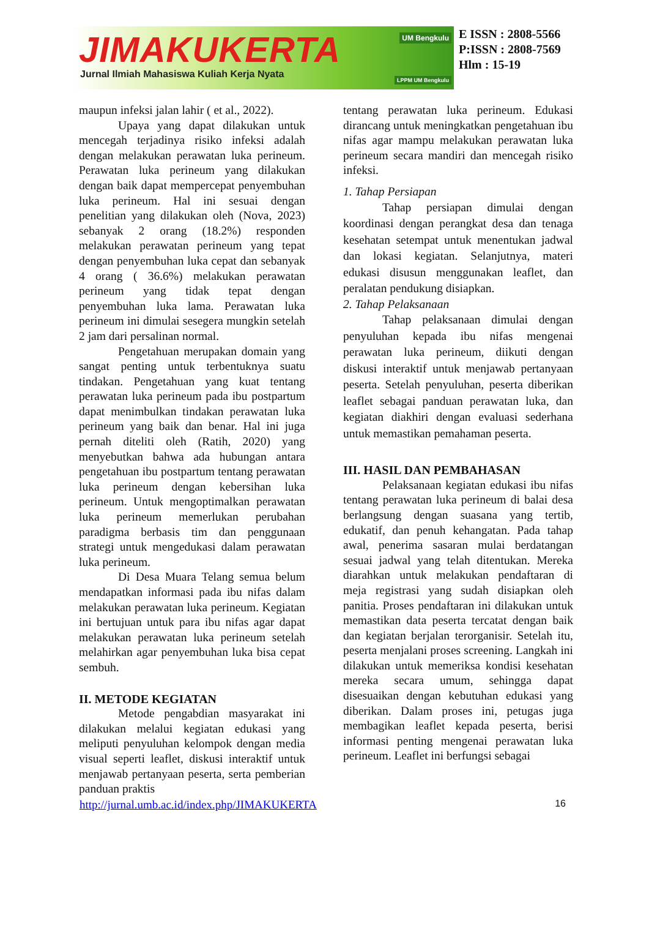JIMAKUKERTA
Jurnal Ilmiah Mahasiswa Kuliah Kerja Nyata
UM Bengkulu
LPPM UM Bengkulu
E ISSN : 2808-5566
P:ISSN : 2808-7569
Hlm : 15-19
maupun infeksi jalan lahir ( et al., 2022).
Upaya yang dapat dilakukan untuk mencegah terjadinya risiko infeksi adalah dengan melakukan perawatan luka perineum. Perawatan luka perineum yang dilakukan dengan baik dapat mempercepat penyembuhan luka perineum. Hal ini sesuai dengan penelitian yang dilakukan oleh (Nova, 2023) sebanyak 2 orang (18.2%) responden melakukan perawatan perineum yang tepat dengan penyembuhan luka cepat dan sebanyak 4 orang ( 36.6%) melakukan perawatan perineum yang tidak tepat dengan penyembuhan luka lama. Perawatan luka perineum ini dimulai sesegera mungkin setelah 2 jam dari persalinan normal.
Pengetahuan merupakan domain yang sangat penting untuk terbentuknya suatu tindakan. Pengetahuan yang kuat tentang perawatan luka perineum pada ibu postpartum dapat menimbulkan tindakan perawatan luka perineum yang baik dan benar. Hal ini juga pernah diteliti oleh (Ratih, 2020) yang menyebutkan bahwa ada hubungan antara pengetahuan ibu postpartum tentang perawatan luka perineum dengan kebersihan luka perineum. Untuk mengoptimalkan perawatan luka perineum memerlukan perubahan paradigma berbasis tim dan penggunaan strategi untuk mengedukasi dalam perawatan luka perineum.
Di Desa Muara Telang semua belum mendapatkan informasi pada ibu nifas dalam melakukan perawatan luka perineum. Kegiatan ini bertujuan untuk para ibu nifas agar dapat melakukan perawatan luka perineum setelah melahirkan agar penyembuhan luka bisa cepat sembuh.
II. METODE KEGIATAN
Metode pengabdian masyarakat ini dilakukan melalui kegiatan edukasi yang meliputi penyuluhan kelompok dengan media visual seperti leaflet, diskusi interaktif untuk menjawab pertanyaan peserta, serta pemberian panduan praktis
tentang perawatan luka perineum. Edukasi dirancang untuk meningkatkan pengetahuan ibu nifas agar mampu melakukan perawatan luka perineum secara mandiri dan mencegah risiko infeksi.
1. Tahap Persiapan
Tahap persiapan dimulai dengan koordinasi dengan perangkat desa dan tenaga kesehatan setempat untuk menentukan jadwal dan lokasi kegiatan. Selanjutnya, materi edukasi disusun menggunakan leaflet, dan peralatan pendukung disiapkan.
2. Tahap Pelaksanaan
Tahap pelaksanaan dimulai dengan penyuluhan kepada ibu nifas mengenai perawatan luka perineum, diikuti dengan diskusi interaktif untuk menjawab pertanyaan peserta. Setelah penyuluhan, peserta diberikan leaflet sebagai panduan perawatan luka, dan kegiatan diakhiri dengan evaluasi sederhana untuk memastikan pemahaman peserta.
III. HASIL DAN PEMBAHASAN
Pelaksanaan kegiatan edukasi ibu nifas tentang perawatan luka perineum di balai desa berlangsung dengan suasana yang tertib, edukatif, dan penuh kehangatan. Pada tahap awal, penerima sasaran mulai berdatangan sesuai jadwal yang telah ditentukan. Mereka diarahkan untuk melakukan pendaftaran di meja registrasi yang sudah disiapkan oleh panitia. Proses pendaftaran ini dilakukan untuk memastikan data peserta tercatat dengan baik dan kegiatan berjalan terorganisir. Setelah itu, peserta menjalani proses screening. Langkah ini dilakukan untuk memeriksa kondisi kesehatan mereka secara umum, sehingga dapat disesuaikan dengan kebutuhan edukasi yang diberikan. Dalam proses ini, petugas juga membagikan leaflet kepada peserta, berisi informasi penting mengenai perawatan luka perineum. Leaflet ini berfungsi sebagai
http://jurnal.umb.ac.id/index.php/JIMAKUKERTA 16